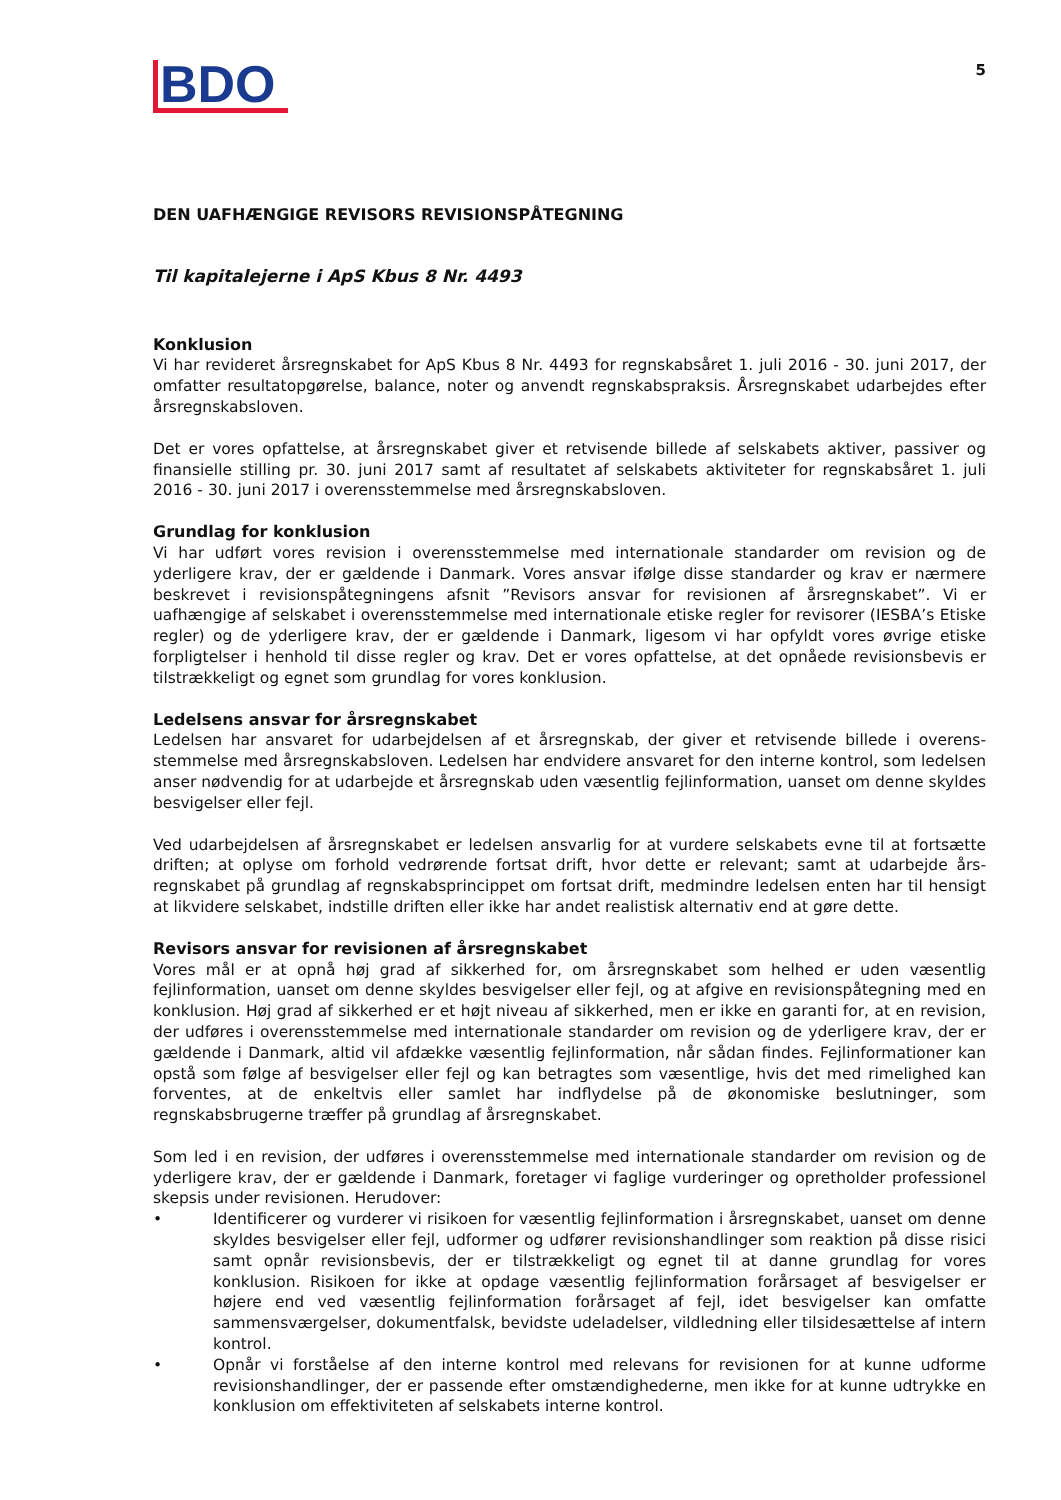BDO
5
DEN UAFHÆNGIGE REVISORS REVISIONSPÅTEGNING
Til kapitalejerne i ApS Kbus 8 Nr. 4493
Konklusion
Vi har revideret årsregnskabet for ApS Kbus 8 Nr. 4493 for regnskabsåret 1. juli 2016 - 30. juni 2017, der omfatter resultatopgørelse, balance, noter og anvendt regnskabspraksis. Årsregnskabet udarbejdes efter årsregnskabsloven.
Det er vores opfattelse, at årsregnskabet giver et retvisende billede af selskabets aktiver, passiver og finansielle stilling pr. 30. juni 2017 samt af resultatet af selskabets aktiviteter for regnskabsåret 1. juli 2016 - 30. juni 2017 i overensstemmelse med årsregnskabsloven.
Grundlag for konklusion
Vi har udført vores revision i overensstemmelse med internationale standarder om revision og de yderligere krav, der er gældende i Danmark. Vores ansvar ifølge disse standarder og krav er nærmere beskrevet i revisionspåtegningens afsnit ”Revisors ansvar for revisionen af årsregnskabet”. Vi er uafhængige af selskabet i overensstemmelse med internationale etiske regler for revisorer (IESBA’s Etiske regler) og de yderligere krav, der er gældende i Danmark, ligesom vi har opfyldt vores øvrige etiske forpligtelser i henhold til disse regler og krav. Det er vores opfattelse, at det opnåede revisionsbevis er tilstrækkeligt og egnet som grundlag for vores konklusion.
Ledelsens ansvar for årsregnskabet
Ledelsen har ansvaret for udarbejdelsen af et årsregnskab, der giver et retvisende billede i overens-stemmelse med årsregnskabsloven. Ledelsen har endvidere ansvaret for den interne kontrol, som ledelsen anser nødvendig for at udarbejde et årsregnskab uden væsentlig fejlinformation, uanset om denne skyldes besvigelser eller fejl.
Ved udarbejdelsen af årsregnskabet er ledelsen ansvarlig for at vurdere selskabets evne til at fortsætte driften; at oplyse om forhold vedrørende fortsat drift, hvor dette er relevant; samt at udarbejde års-regnskabet på grundlag af regnskabsprincippet om fortsat drift, medmindre ledelsen enten har til hensigt at likvidere selskabet, indstille driften eller ikke har andet realistisk alternativ end at gøre dette.
Revisors ansvar for revisionen af årsregnskabet
Vores mål er at opnå høj grad af sikkerhed for, om årsregnskabet som helhed er uden væsentlig fejlinformation, uanset om denne skyldes besvigelser eller fejl, og at afgive en revisionspåtegning med en konklusion. Høj grad af sikkerhed er et højt niveau af sikkerhed, men er ikke en garanti for, at en revision, der udføres i overensstemmelse med internationale standarder om revision og de yderligere krav, der er gældende i Danmark, altid vil afdække væsentlig fejlinformation, når sådan findes. Fejlinformationer kan opstå som følge af besvigelser eller fejl og kan betragtes som væsentlige, hvis det med rimelighed kan forventes, at de enkeltvis eller samlet har indflydelse på de økonomiske beslutninger, som regnskabsbrugerne træffer på grundlag af årsregnskabet.
Som led i en revision, der udføres i overensstemmelse med internationale standarder om revision og de yderligere krav, der er gældende i Danmark, foretager vi faglige vurderinger og opretholder professionel skepsis under revisionen. Herudover:
• Identificerer og vurderer vi risikoen for væsentlig fejlinformation i årsregnskabet, uanset om denne skyldes besvigelser eller fejl, udformer og udfører revisionshandlinger som reaktion på disse risici samt opnår revisionsbevis, der er tilstrækkeligt og egnet til at danne grundlag for vores konklusion. Risikoen for ikke at opdage væsentlig fejlinformation forårsaget af besvigelser er højere end ved væsentlig fejlinformation forårsaget af fejl, idet besvigelser kan omfatte sammensværgelser, dokumentfalsk, bevidste udeladelser, vildledning eller tilsidesættelse af intern kontrol.
• Opnår vi forståelse af den interne kontrol med relevans for revisionen for at kunne udforme revisionshandlinger, der er passende efter omstændighederne, men ikke for at kunne udtrykke en konklusion om effektiviteten af selskabets interne kontrol.